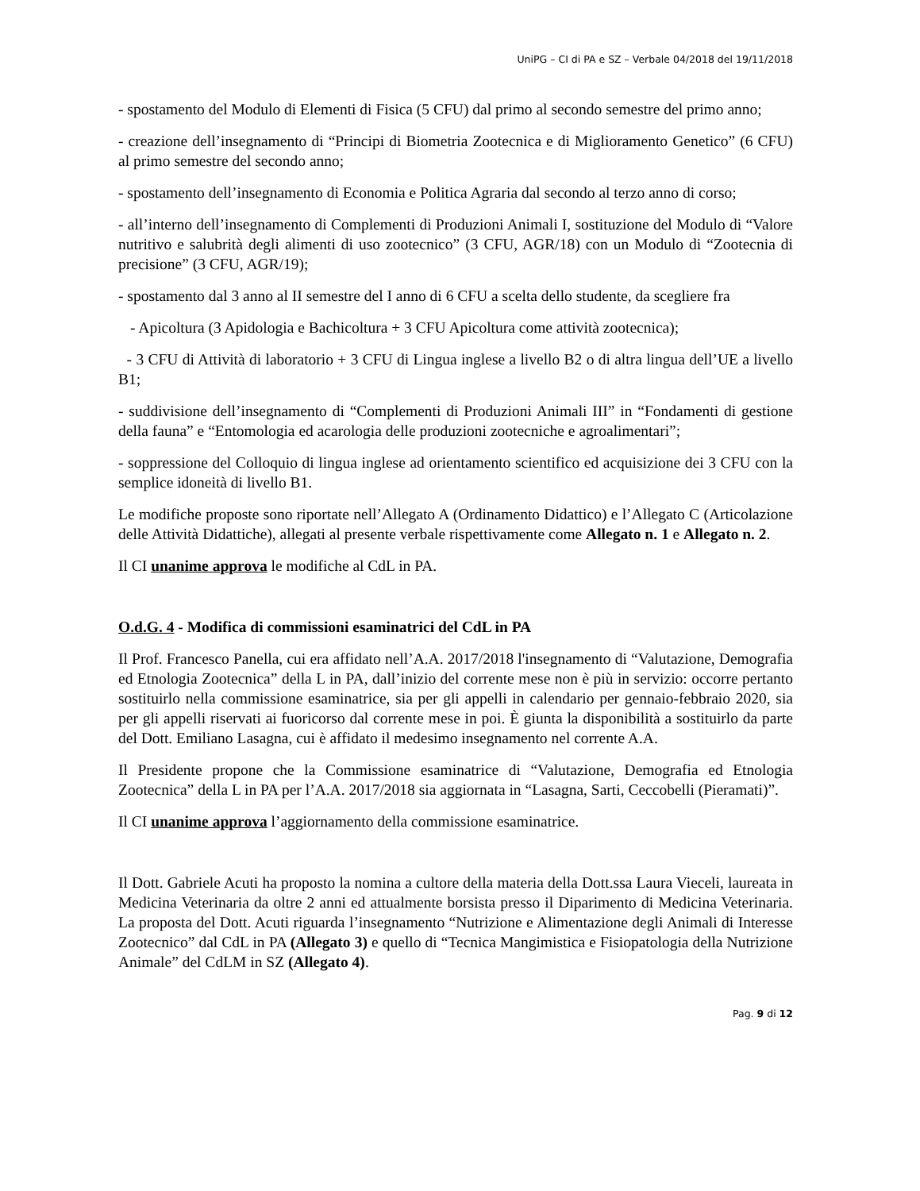UniPG – CI di PA e SZ – Verbale 04/2018 del 19/11/2018
- spostamento del Modulo di Elementi di Fisica (5 CFU) dal primo al secondo semestre del primo anno;
- creazione dell’insegnamento di “Principi di Biometria Zootecnica e di Miglioramento Genetico” (6 CFU) al primo semestre del secondo anno;
- spostamento dell’insegnamento di Economia e Politica Agraria dal secondo al terzo anno di corso;
- all’interno dell’insegnamento di Complementi di Produzioni Animali I, sostituzione del Modulo di “Valore nutritivo e salubrità degli alimenti di uso zootecnico” (3 CFU, AGR/18) con un Modulo di “Zootecnia di precisione” (3 CFU, AGR/19);
- spostamento dal 3 anno al II semestre del I anno di 6 CFU a scelta dello studente, da scegliere fra
- Apicoltura (3 Apidologia e Bachicoltura + 3 CFU Apicoltura come attività zootecnica);
- 3 CFU di Attività di laboratorio + 3 CFU di Lingua inglese a livello B2 o di altra lingua dell’UE a livello B1;
- suddivisione dell’insegnamento di “Complementi di Produzioni Animali III” in “Fondamenti di gestione della fauna” e “Entomologia ed acarologia delle produzioni zootecniche e agroalimentari”;
- soppressione del Colloquio di lingua inglese ad orientamento scientifico ed acquisizione dei 3 CFU con la semplice idoneità di livello B1.
Le modifiche proposte sono riportate nell’Allegato A (Ordinamento Didattico) e l’Allegato C (Articolazione delle Attività Didattiche), allegati al presente verbale rispettivamente come Allegato n. 1 e Allegato n. 2.
Il CI unanime approva le modifiche al CdL in PA.
O.d.G. 4 - Modifica di commissioni esaminatrici del CdL in PA
Il Prof. Francesco Panella, cui era affidato nell’A.A. 2017/2018 l'insegnamento di “Valutazione, Demografia ed Etnologia Zootecnica” della L in PA, dall’inizio del corrente mese non è più in servizio: occorre pertanto sostituirlo nella commissione esaminatrice, sia per gli appelli in calendario per gennaio-febbraio 2020, sia per gli appelli riservati ai fuoricorso dal corrente mese in poi. È giunta la disponibilità a sostituirlo da parte del Dott. Emiliano Lasagna, cui è affidato il medesimo insegnamento nel corrente A.A.
Il Presidente propone che la Commissione esaminatrice di “Valutazione, Demografia ed Etnologia Zootecnica” della L in PA per l’A.A. 2017/2018 sia aggiornata in “Lasagna, Sarti, Ceccobelli (Pieramati)”.
Il CI unanime approva l’aggiornamento della commissione esaminatrice.
Il Dott. Gabriele Acuti ha proposto la nomina a cultore della materia della Dott.ssa Laura Vieceli, laureata in Medicina Veterinaria da oltre 2 anni ed attualmente borsista presso il Diparimento di Medicina Veterinaria. La proposta del Dott. Acuti riguarda l’insegnamento “Nutrizione e Alimentazione degli Animali di Interesse Zootecnico” dal CdL in PA (Allegato 3) e quello di “Tecnica Mangimistica e Fisiopatologia della Nutrizione Animale” del CdLM in SZ (Allegato 4).
Pag. 9 di 12